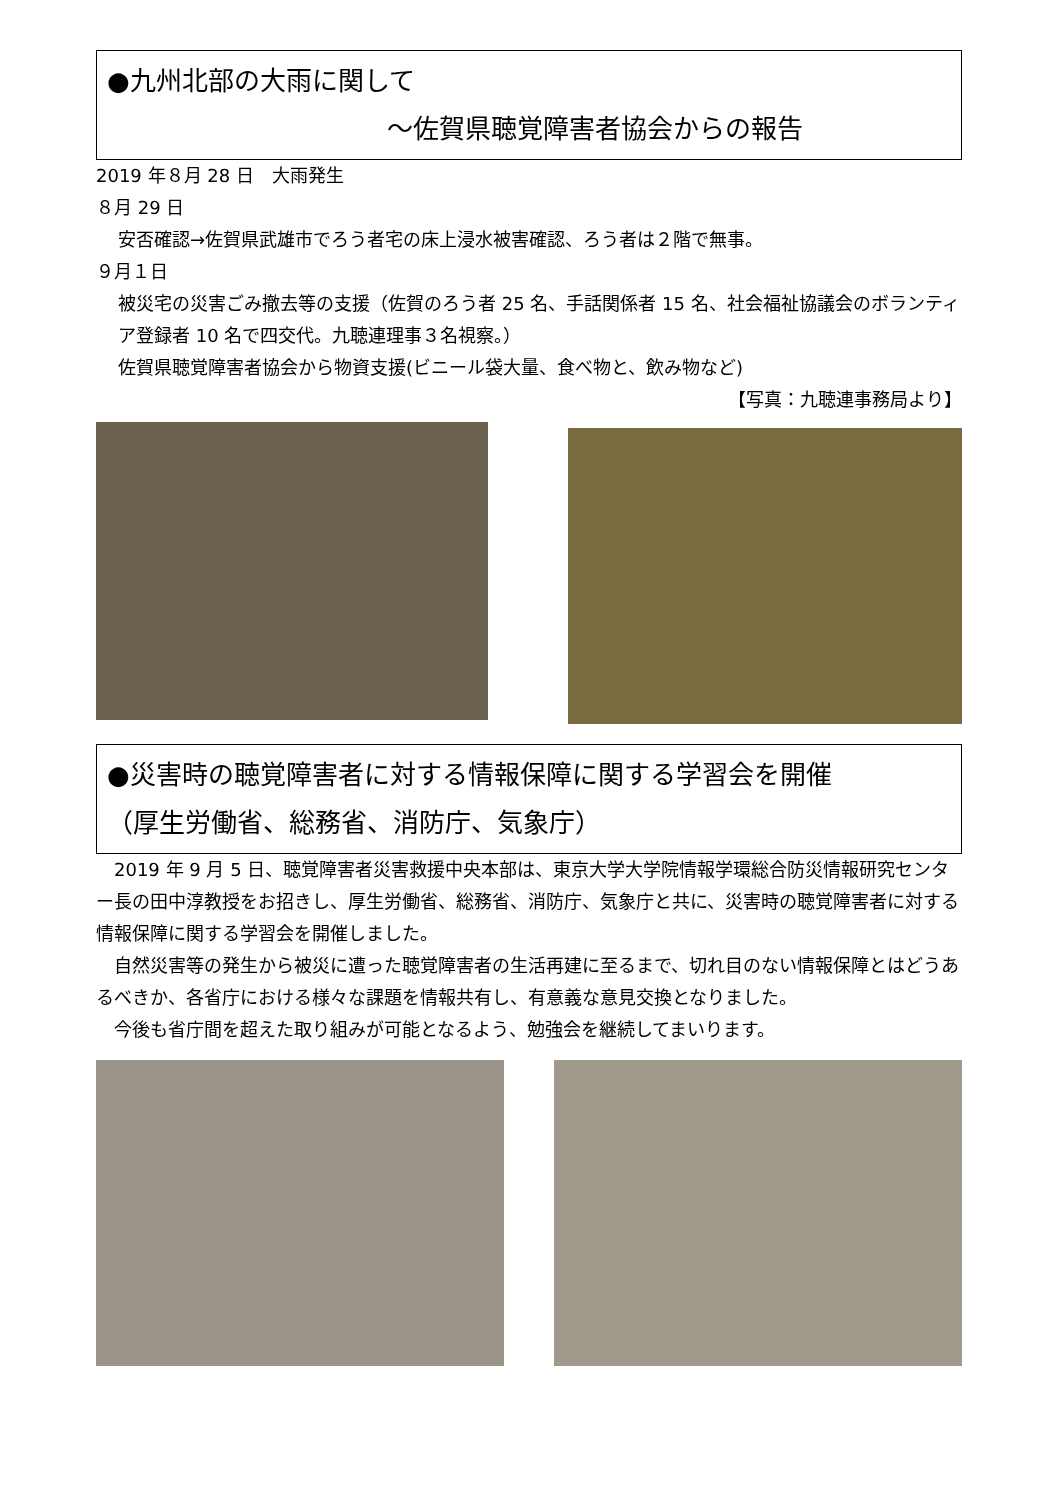●九州北部の大雨に関して
～佐賀県聴覚障害者協会からの報告
2019 年８月 28 日　大雨発生
８月 29 日
安否確認→佐賀県武雄市でろう者宅の床上浸水被害確認、ろう者は２階で無事。
９月１日
被災宅の災害ごみ撤去等の支援（佐賀のろう者 25 名、手話関係者 15 名、社会福祉協議会のボランティア登録者 10 名で四交代。九聴連理事３名視察。）
佐賀県聴覚障害者協会から物資支援(ビニール袋大量、食べ物と、飲み物など)
【写真：九聴連事務局より】
●災害時の聴覚障害者に対する情報保障に関する学習会を開催
（厚生労働省、総務省、消防庁、気象庁）
　2019 年 9 月 5 日、聴覚障害者災害救援中央本部は、東京大学大学院情報学環総合防災情報研究センター長の田中淳教授をお招きし、厚生労働省、総務省、消防庁、気象庁と共に、災害時の聴覚障害者に対する情報保障に関する学習会を開催しました。
　自然災害等の発生から被災に遭った聴覚障害者の生活再建に至るまで、切れ目のない情報保障とはどうあるべきか、各省庁における様々な課題を情報共有し、有意義な意見交換となりました。
　今後も省庁間を超えた取り組みが可能となるよう、勉強会を継続してまいります。